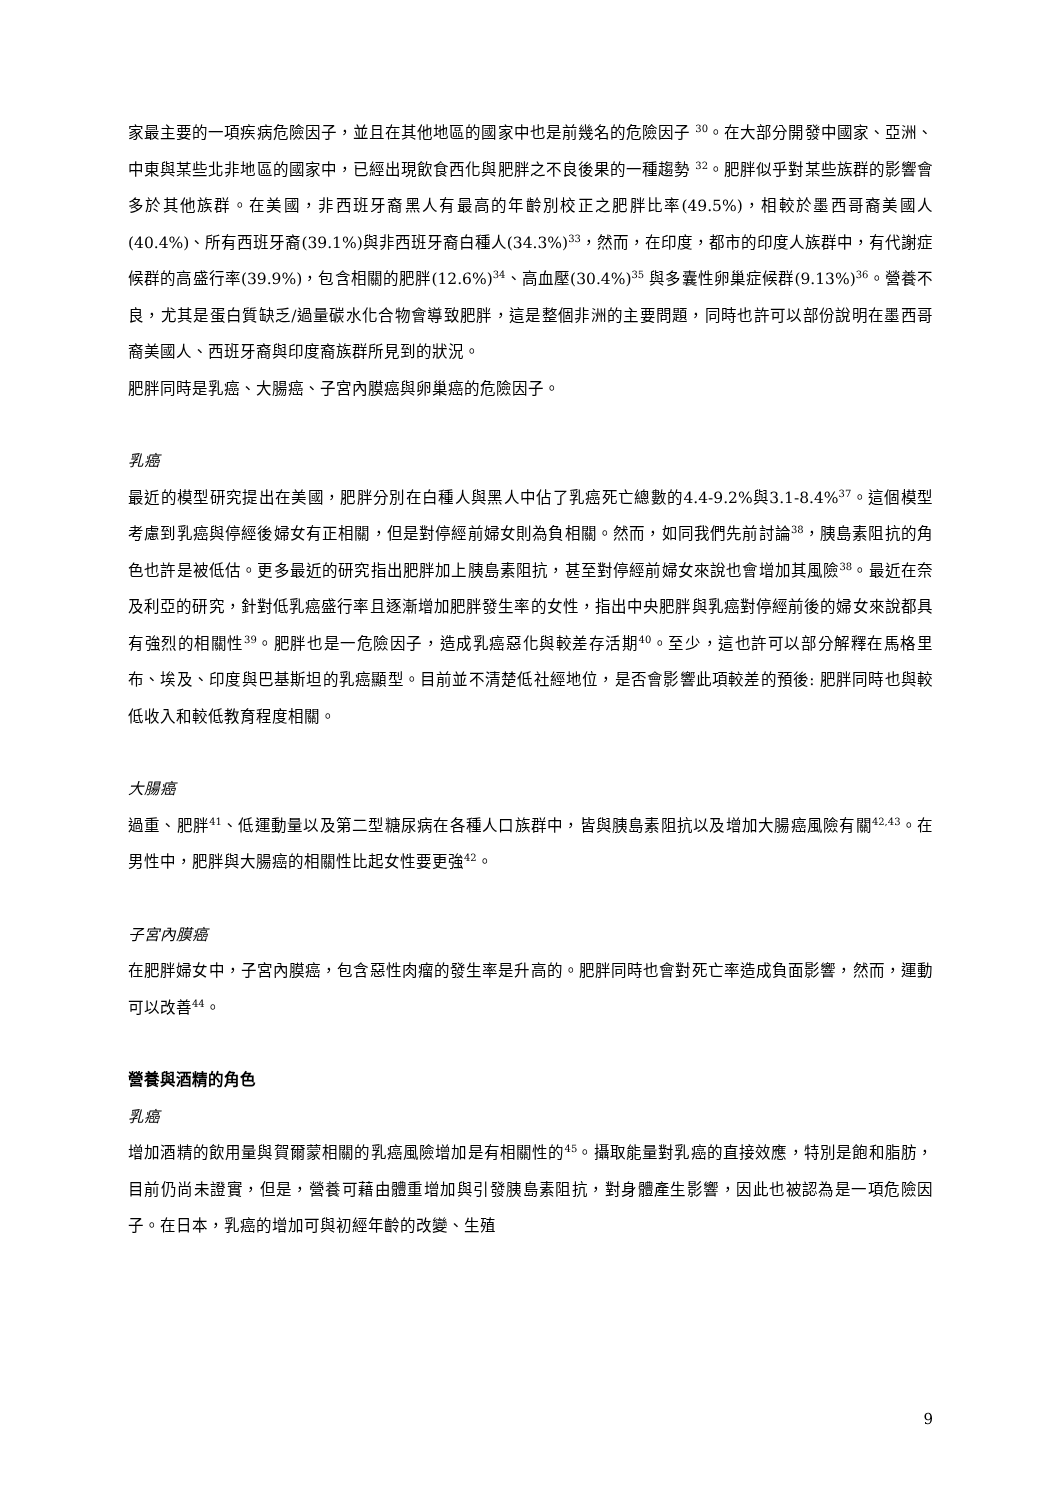家最主要的一項疾病危險因子，並且在其他地區的國家中也是前幾名的危險因子 <sup>30</sup>。在大部分開發中國家、亞洲、中東與某些北非地區的國家中，已經出現飲食西化與肥胖之不良後果的一種趨勢 <sup>32</sup>。肥胖似乎對某些族群的影響會多於其他族群。在美國，非西班牙裔黑人有最高的年齡別校正之肥胖比率(49.5%)，相較於墨西哥裔美國人(40.4%)、所有西班牙裔(39.1%)與非西班牙裔白種人(34.3%)<sup>33</sup>，然而，在印度，都市的印度人族群中，有代謝症候群的高盛行率(39.9%)，包含相關的肥胖(12.6%)<sup>34</sup>、高血壓(30.4%)<sup>35</sup> 與多囊性卵巢症候群(9.13%)<sup>36</sup>。營養不良，尤其是蛋白質缺乏/過量碳水化合物會導致肥胖，這是整個非洲的主要問題，同時也許可以部份說明在墨西哥裔美國人、西班牙裔與印度裔族群所見到的狀況。
肥胖同時是乳癌、大腸癌、子宮內膜癌與卵巢癌的危險因子。
乳癌
最近的模型研究提出在美國，肥胖分別在白種人與黑人中佔了乳癌死亡總數的4.4-9.2%與3.1-8.4%<sup>37</sup>。這個模型考慮到乳癌與停經後婦女有正相關，但是對停經前婦女則為負相關。然而，如同我們先前討論<sup>38</sup>，胰島素阻抗的角色也許是被低估。更多最近的研究指出肥胖加上胰島素阻抗，甚至對停經前婦女來說也會增加其風險<sup>38</sup>。最近在奈及利亞的研究，針對低乳癌盛行率且逐漸增加肥胖發生率的女性，指出中央肥胖與乳癌對停經前後的婦女來說都具有強烈的相關性<sup>39</sup>。肥胖也是一危險因子，造成乳癌惡化與較差存活期<sup>40</sup>。至少，這也許可以部分解釋在馬格里布、埃及、印度與巴基斯坦的乳癌顯型。目前並不清楚低社經地位，是否會影響此項較差的預後: 肥胖同時也與較低收入和較低教育程度相關。
大腸癌
過重、肥胖<sup>41</sup>、低運動量以及第二型糖尿病在各種人口族群中，皆與胰島素阻抗以及增加大腸癌風險有關<sup>42,43</sup>。在男性中，肥胖與大腸癌的相關性比起女性要更強<sup>42</sup>。
子宮內膜癌
在肥胖婦女中，子宮內膜癌，包含惡性肉瘤的發生率是升高的。肥胖同時也會對死亡率造成負面影響，然而，運動可以改善<sup>44</sup>。
營養與酒精的角色
乳癌
增加酒精的飲用量與賀爾蒙相關的乳癌風險增加是有相關性的<sup>45</sup>。攝取能量對乳癌的直接效應，特別是飽和脂肪，目前仍尚未證實，但是，營養可藉由體重增加與引發胰島素阻抗，對身體產生影響，因此也被認為是一項危險因子。在日本，乳癌的增加可與初經年齡的改變、生殖
9